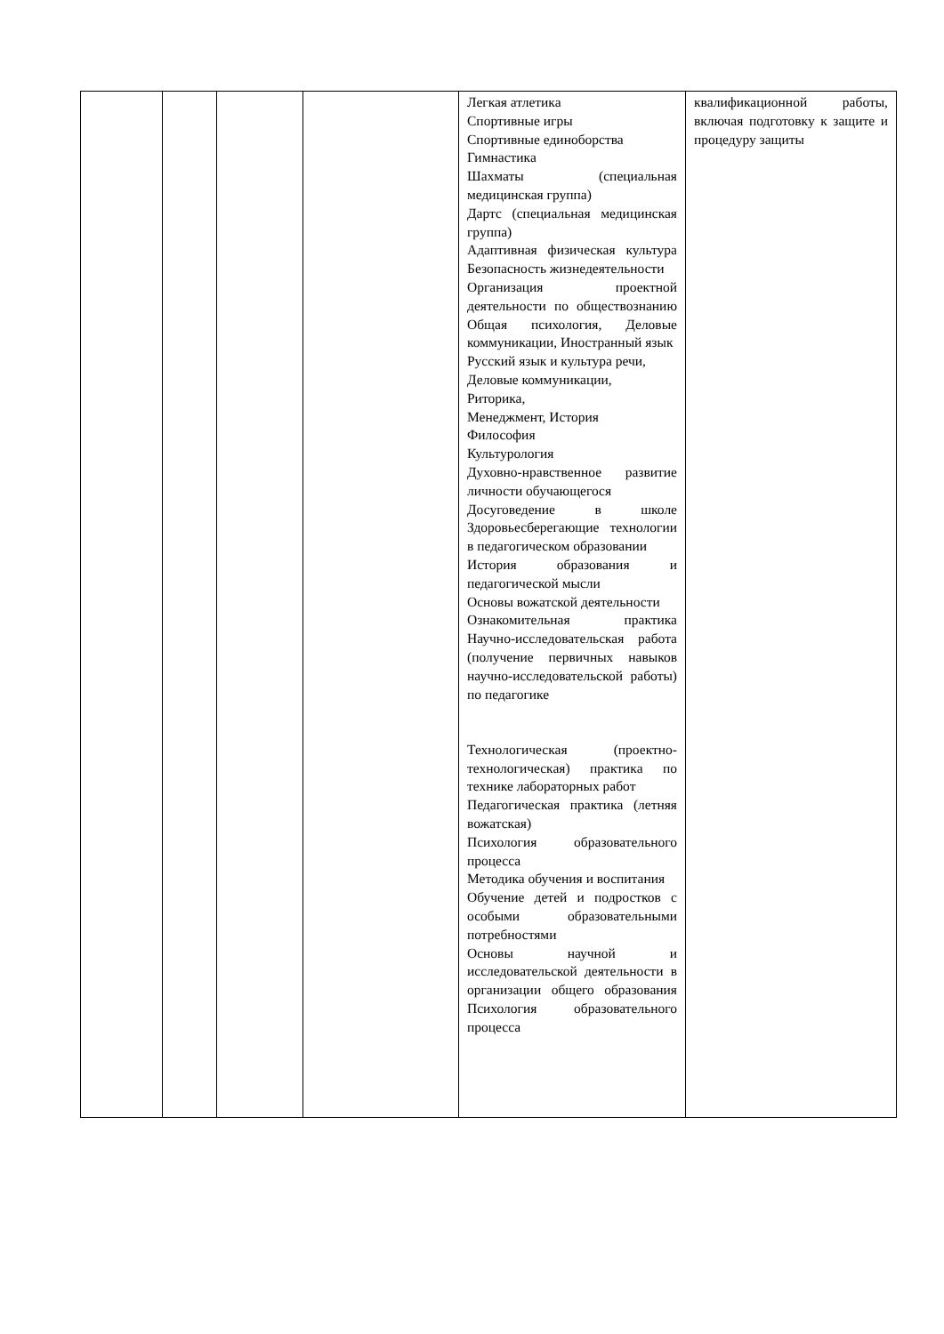| | | | | Легкая атлетика Спортивные игры Спортивные единоборства Гимнастика Шахматы (специальная медицинская группа) Дартс (специальная медицинская группа) Адаптивная физическая культура Безопасность жизнедеятельности Организация проектной деятельности по обществознанию Общая психология, Деловые коммуникации, Иностранный язык Русский язык и культура речи, Деловые коммуникации, Риторика, Менеджмент, История Философия Культурология Духовно-нравственное развитие личности обучающегося Досуговедение в школе Здоровьесберегающие технологии в педагогическом образовании История образования и педагогической мысли Основы вожатской деятельности Ознакомительная практика Научно-исследовательская работа (получение первичных навыков научно-исследовательской работы) по педагогике Технологическая (проектно-технологическая) практика по технике лабораторных работ Педагогическая практика (летняя вожатская) Психология образовательного процесса Методика обучения и воспитания Обучение детей и подростков с особыми образовательными потребностями Основы научной и исследовательской деятельности в организации общего образования Психология образовательного процесса | квалификационной работы, включая подготовку к защите и процедуру защиты |